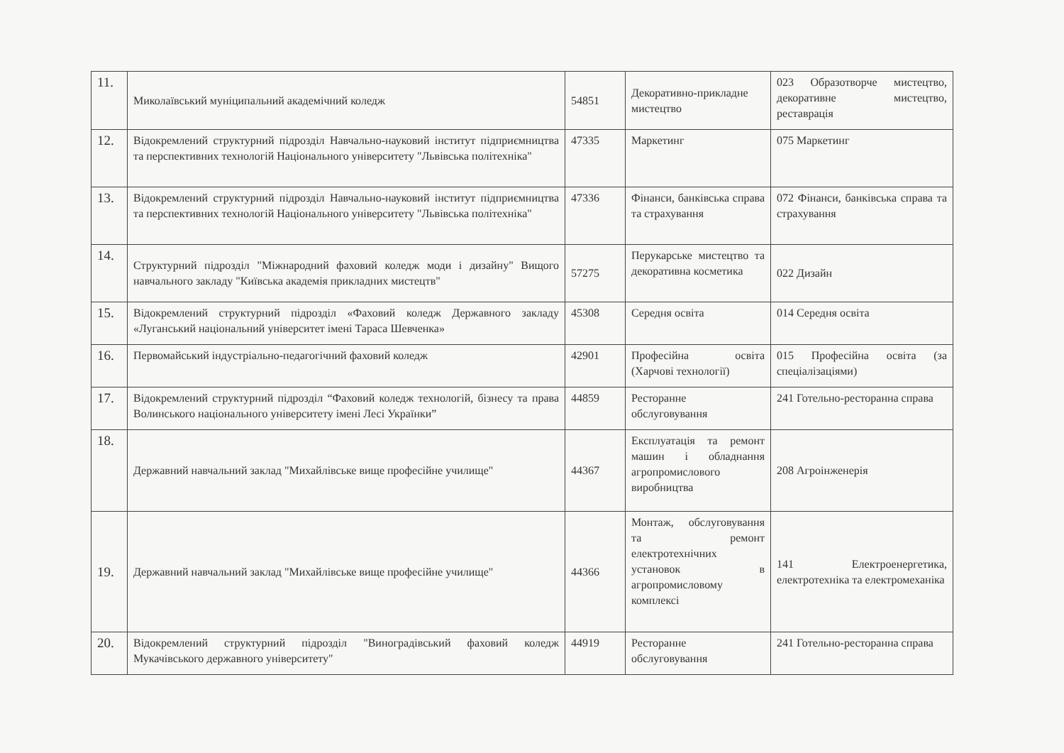| 11. | Миколаївський муніципальний академічний коледж | 54851 | Декоративно-прикладне мистецтво | 023 Образотворче мистецтво, декоративне мистецтво, реставрація |
| 12. | Відокремлений структурний підрозділ Навчально-науковий інститут підприємництва та перспективних технологій Національного університету "Львівська політехніка" | 47335 | Маркетинг | 075 Маркетинг |
| 13. | Відокремлений структурний підрозділ Навчально-науковий інститут підприємництва та перспективних технологій Національного університету "Львівська політехніка" | 47336 | Фінанси, банківська справа та страхування | 072 Фінанси, банківська справа та страхування |
| 14. | Структурний підрозділ "Міжнародний фаховий коледж моди і дизайну" Вищого навчального закладу "Київська академія прикладних мистецтв" | 57275 | Перукарське мистецтво та декоративна косметика | 022 Дизайн |
| 15. | Відокремлений структурний підрозділ «Фаховий коледж Державного закладу «Луганський національний університет імені Тараса Шевченка» | 45308 | Середня освіта | 014 Середня освіта |
| 16. | Первомайський індустріально-педагогічний фаховий коледж | 42901 | Професійна освіта (Харчові технології) | 015 Професійна освіта (за спеціалізаціями) |
| 17. | Відокремлений структурний підрозділ “Фаховий коледж технологій, бізнесу та права Волинського національного університету імені Лесі Українки” | 44859 | Ресторанне обслуговування | 241 Готельно-ресторанна справа |
| 18. | Державний навчальний заклад "Михайлівське вище професійне училище" | 44367 | Експлуатація та ремонт машин і обладнання агропромислового виробництва | 208 Агроінженерія |
| 19. | Державний навчальний заклад "Михайлівське вище професійне училище" | 44366 | Монтаж, обслуговування та ремонт електротехнічних установок в агропромисловому комплексі | 141 Електроенергетика, електротехніка та електромеханіка |
| 20. | Відокремлений структурний підрозділ "Виноградівський фаховий коледж Мукачівського державного університету" | 44919 | Ресторанне обслуговування | 241 Готельно-ресторанна справа |